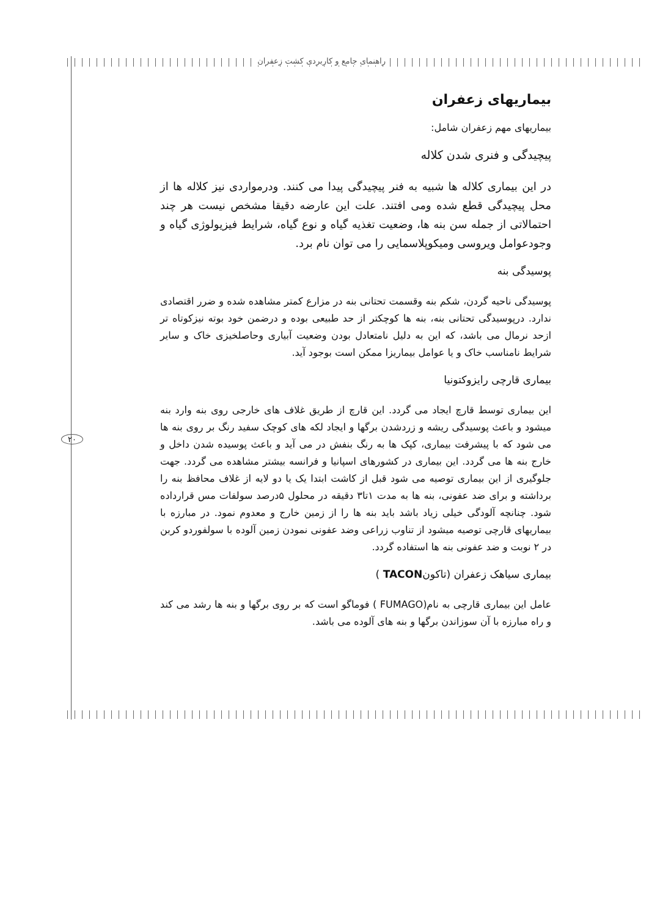راهنمای جامع و کاربردی کشت زعفران
۲۰
بیماریهای زعفران
بیماریهای مهم زعفران شامل:
پیچیدگی و فنری شدن کلاله
در این بیماری کلاله ها شبیه به فنر پیچیدگی پیدا می کنند. ودرمواردی نیز کلاله ها از محل پیچیدگی قطع شده ومی افتند. علت این عارضه دقیقا مشخص نیست هر چند احتمالاتی از جمله سن بنه ها، وضعیت تغذیه گیاه و نوع گیاه، شرایط فیزیولوژی گیاه و وجودعوامل ویروسی ومیکوپلاسمایی را می توان نام برد.
پوسیدگی بنه
پوسیدگی ناحیه گردن، شکم بنه وقسمت تحتانی بنه در مزارع کمتر مشاهده شده و ضرر اقتصادی ندارد. درپوسیدگی تحتانی بنه، بنه ها کوچکتر از حد طبیعی بوده و درضمن خود بوته نیزکوتاه تر ازحد نرمال می باشد، که این به دلیل نامتعادل بودن وضعیت آبیاری وحاصلخیزی خاک و سایر شرایط نامناسب خاک و یا عوامل بیماریزا ممکن است بوجود آید.
بیماری قارچی رایزوکتونیا
این بیماری توسط قارچ ایجاد می گردد. این قارچ از طریق غلاف های خارجی روی بنه وارد بنه میشود و باعث پوسیدگی ریشه و زردشدن برگها و ایجاد لکه های کوچک سفید رنگ بر روی بنه ها می شود که با پیشرفت بیماری، کپک ها به رنگ بنفش در می آید و باعث پوسیده شدن داخل و خارج بنه ها می گردد. این بیماری در کشورهای اسپانیا و فرانسه بیشتر مشاهده می گردد. جهت جلوگیری از این بیماری توصیه می شود قبل از کاشت ابتدا یک یا دو لایه از غلاف محافظ بنه را برداشته و برای ضد عفونی، بنه ها به مدت ۱تا۳ دقیقه در محلول ۵درصد سولفات مس قرارداده شود. چنانچه آلودگی خیلی زیاد باشد باید بنه ها را از زمین خارج و معدوم نمود. در مبارزه با بیماریهای قارچی توصیه میشود از تناوب زراعی وضد عفونی نمودن زمین آلوده با سولفوردو کربن در ۲ نوبت و ضد عفونی بنه ها استفاده گردد.
بیماری سیاهک زعفران (تاکونTACON )
عامل این بیماری قارچی به نام(FUMAGO ) فوماگو است که بر روی برگها و بنه ها رشد می کند و راه مبارزه با آن سوزاندن برگها و بنه های آلوده می باشد.